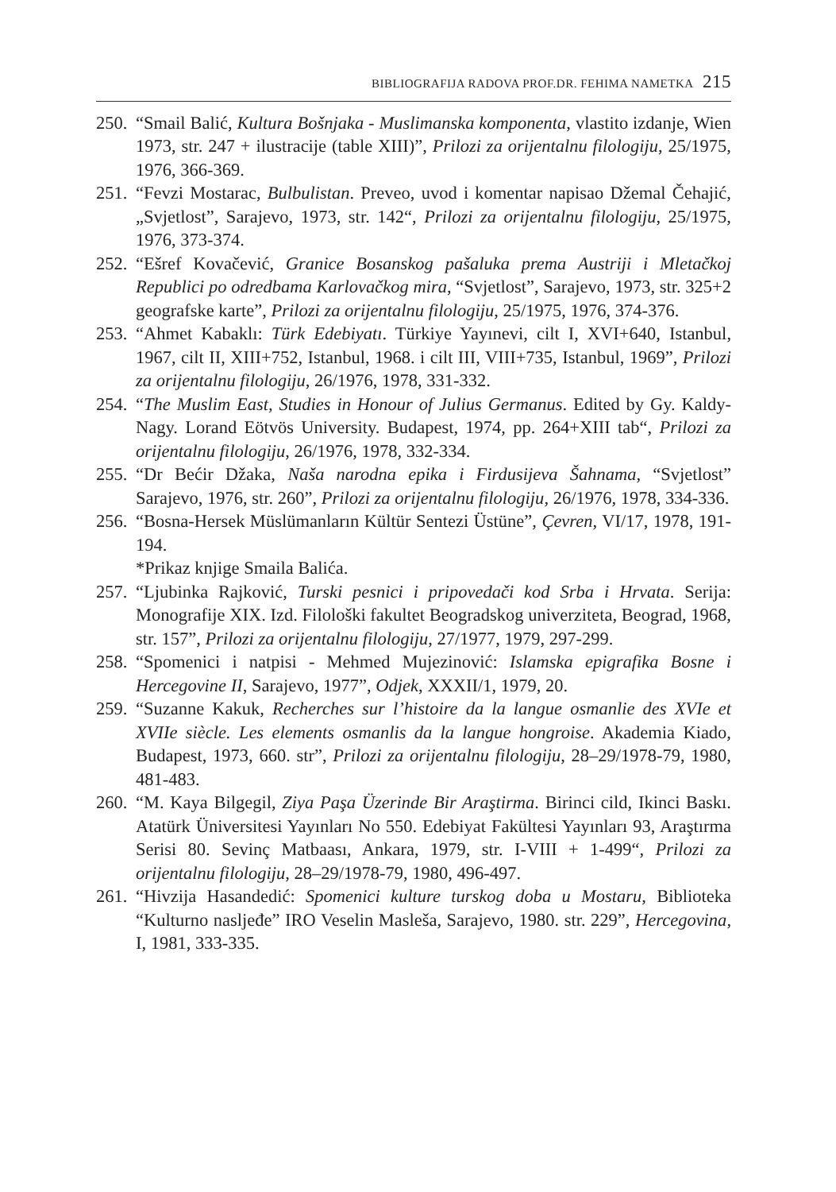BIBLIOGRAFIJA RADOVA PROF.DR. FEHIMA NAMETKA 215
250. “Smail Balić, Kultura Bošnjaka - Muslimanska komponenta, vlastito izdanje, Wien 1973, str. 247 + ilustracije (table XIII)”, Prilozi za orijentalnu filologiju, 25/1975, 1976, 366-369.
251. “Fevzi Mostarac, Bulbulistan. Preveo, uvod i komentar napisao Džemal Čehajić, „Svjetlost”, Sarajevo, 1973, str. 142“, Prilozi za orijentalnu filologiju, 25/1975, 1976, 373-374.
252. “Ešref Kovačević, Granice Bosanskog pašaluka prema Austriji i Mletačkoj Republici po odredbama Karlovačkog mira, “Svjetlost”, Sarajevo, 1973, str. 325+2 geografske karte”, Prilozi za orijentalnu filologiju, 25/1975, 1976, 374-376.
253. “Ahmet Kabaklı: Türk Edebiyatı. Türkiye Yayınevi, cilt I, XVI+640, Istanbul, 1967, cilt II, XIII+752, Istanbul, 1968. i cilt III, VIII+735, Istanbul, 1969”, Prilozi za orijentalnu filologiju, 26/1976, 1978, 331-332.
254. “The Muslim East, Studies in Honour of Julius Germanus. Edited by Gy. Kaldy-Nagy. Lorand Eötvös University. Budapest, 1974, pp. 264+XIII tab“, Prilozi za orijentalnu filologiju, 26/1976, 1978, 332-334.
255. “Dr Bećir Džaka, Naša narodna epika i Firdusijeva Šahnama, “Svjetlost” Sarajevo, 1976, str. 260”, Prilozi za orijentalnu filologiju, 26/1976, 1978, 334-336.
256. “Bosna-Hersek Müslümanların Kültür Sentezi Üstüne”, Çevren, VI/17, 1978, 191-194.
*Prikaz knjige Smaila Balića.
257. “Ljubinka Rajković, Turski pesnici i pripovedači kod Srba i Hrvata. Serija: Monografije XIX. Izd. Filološki fakultet Beogradskog univerziteta, Beograd, 1968, str. 157”, Prilozi za orijentalnu filologiju, 27/1977, 1979, 297-299.
258. “Spomenici i natpisi - Mehmed Mujezinović: Islamska epigrafika Bosne i Hercegovine II, Sarajevo, 1977”, Odjek, XXXII/1, 1979, 20.
259. “Suzanne Kakuk, Recherches sur l’histoire da la langue osmanlie des XVIe et XVIIe siècle. Les elements osmanlis da la langue hongroise. Akademia Kiado, Budapest, 1973, 660. str”, Prilozi za orijentalnu filologiju, 28–29/1978-79, 1980, 481-483.
260. “M. Kaya Bilgegil, Ziya Paşa Üzerinde Bir Araştirma. Birinci cild, Ikinci Baskı. Atatürk Üniversitesi Yayınları No 550. Edebiyat Fakültesi Yayınları 93, Araştırma Serisi 80. Sevinç Matbaası, Ankara, 1979, str. I-VIII + 1-499“, Prilozi za orijentalnu filologiju, 28–29/1978-79, 1980, 496-497.
261. “Hivzija Hasandedić: Spomenici kulture turskog doba u Mostaru, Biblioteka “Kulturno nasljeđe” IRO Veselin Masleša, Sarajevo, 1980. str. 229”, Hercegovina, I, 1981, 333-335.